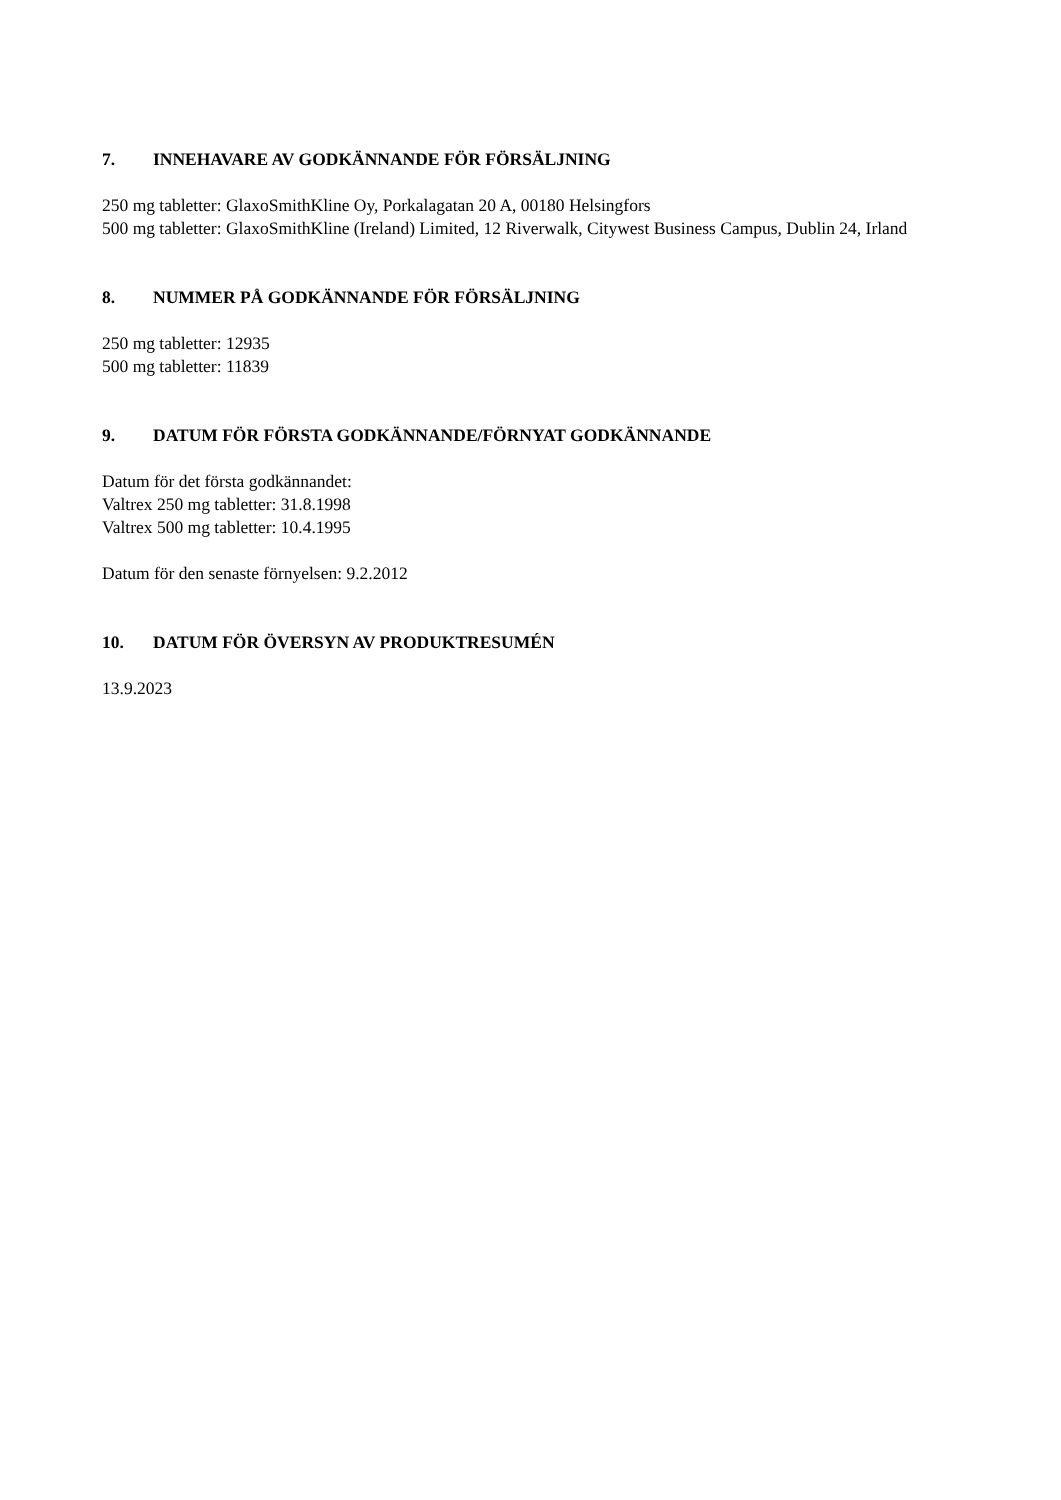7. INNEHAVARE AV GODKÄNNANDE FÖR FÖRSÄLJNING
250 mg tabletter: GlaxoSmithKline Oy, Porkalagatan 20 A, 00180 Helsingfors
500 mg tabletter: GlaxoSmithKline (Ireland) Limited, 12 Riverwalk, Citywest Business Campus, Dublin 24, Irland
8. NUMMER PÅ GODKÄNNANDE FÖR FÖRSÄLJNING
250 mg tabletter: 12935
500 mg tabletter: 11839
9. DATUM FÖR FÖRSTA GODKÄNNANDE/FÖRNYAT GODKÄNNANDE
Datum för det första godkännandet:
Valtrex 250 mg tabletter: 31.8.1998
Valtrex 500 mg tabletter: 10.4.1995
Datum för den senaste förnyelsen: 9.2.2012
10. DATUM FÖR ÖVERSYN AV PRODUKTRESUMÉN
13.9.2023